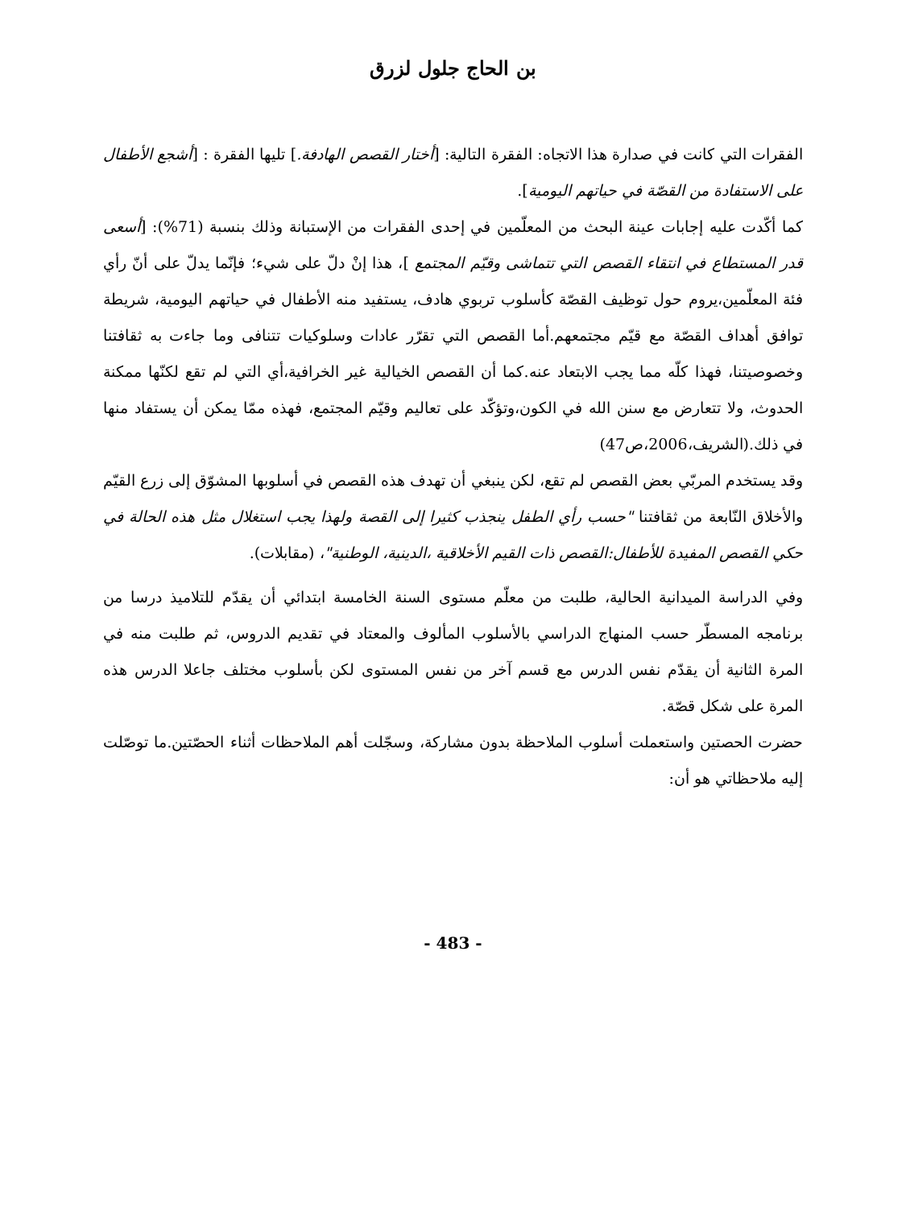بن الحاج جلول لزرق
الفقرات التي كانت في صدارة هذا الاتجاه: الفقرة التالية: [أختار القصص الهادفة.] تليها الفقرة : [أشجع الأطفال على الاستفادة من القصّة في حياتهم اليومية].
كما أكّدت عليه إجابات عينة البحث من المعلّمين في إحدى الفقرات من الإستبانة وذلك بنسبة (71%): [أسعى قدر المستطاع في انتقاء القصص التي تتماشى وقيّم المجتمع ]، هذا إنْ دلّ على شيء؛ فإنّما يدلّ على أنّ رأي فئة المعلّمين،يروم حول توظيف القصّة كأسلوب تربوي هادف، يستفيد منه الأطفال في حياتهم اليومية، شريطة توافق أهداف القصّة مع قيّم مجتمعهم.أما القصص التي تقرّر عادات وسلوكيات تتنافى وما جاءت به ثقافتنا وخصوصيتنا، فهذا كلّه مما يجب الابتعاد عنه.كما أن القصص الخيالية غير الخرافية،أي التي لم تقع لكنّها ممكنة الحدوث، ولا تتعارض مع سنن الله في الكون،وتؤكّد على تعاليم وقيّم المجتمع، فهذه ممّا يمكن أن يستفاد منها في ذلك.(الشريف،2006،ص47)
وقد يستخدم المربّي بعض القصص لم تقع، لكن ينبغي أن تهدف هذه القصص في أسلوبها المشوّق إلى زرع القيّم والأخلاق النّابعة من ثقافتنا "حسب رأي الطفل ينجذب كثيرا إلى القصة ولهذا يجب استغلال مثل هذه الحالة في حكي القصص المفيدة للأطفال:القصص ذات القيم الأخلاقية ،الدينية، الوطنية"، (مقابلات).
وفي الدراسة الميدانية الحالية، طلبت من معلّم مستوى السنة الخامسة ابتدائي أن يقدّم للتلاميذ درسا من برنامجه المسطّر حسب المنهاج الدراسي بالأسلوب المألوف والمعتاد في تقديم الدروس، ثم طلبت منه في المرة الثانية أن يقدّم نفس الدرس مع قسم آخر من نفس المستوى لكن بأسلوب مختلف جاعلا الدرس هذه المرة على شكل قصّة.
حضرت الحصتين واستعملت أسلوب الملاحظة بدون مشاركة، وسجّلت أهم الملاحظات أثناء الحصّتين.ما توصّلت إليه ملاحظاتي هو أن:
- 483 -